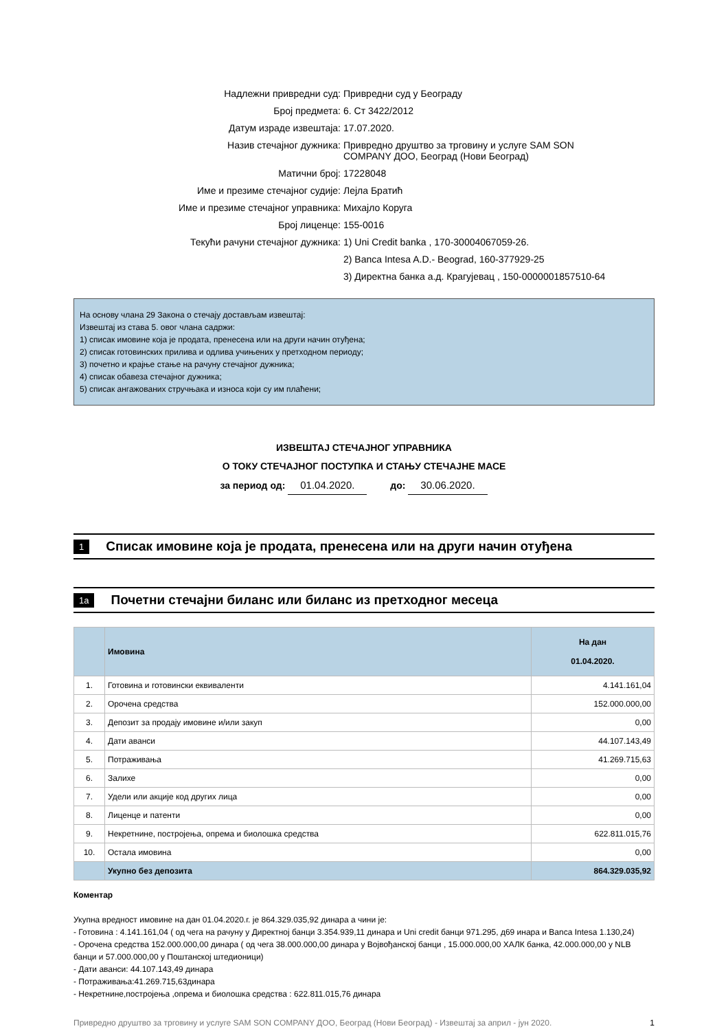Надлежни привредни суд:
Привредни суд у Београду
Број предмета:
6. Ст 3422/2012
Датум израде извештаја:
17.07.2020.
Назив стечајног дужника:
Привредно друштво за трговину и услуге SAM SON
COMPANY ДОО, Београд (Нови Београд)
Матични број:
17228048
Име и презиме стечајног судије:
Лејла Братић
Име и презиме стечајног управника:
Михајло Коруга
Број лиценце:
155-0016
Текући рачуни стечајног дужника:
1) Uni Credit banka , 170-30004067059-26.
2) Banca Intesa A.D.- Beograd, 160-377929-25
3) Директна банка а.д. Крагујевац , 150-0000001857510-64
На основу члана 29 Закона о стечају достављам извештај:
Извештај из става 5. овог члана садржи:
1) списак имовине која је продата, пренесена или на други начин отуђена;
2) списак готовинских прилива и одлива учињених у претходном периоду;
3) почетно и крајње стање на рачуну стечајног дужника;
4) списак обавеза стечајног дужника;
5) списак ангажованих стручњака и износа који су им плаћени;
ИЗВЕШТАЈ СТЕЧАЈНОГ УПРАВНИКА
О ТОКУ СТЕЧАЈНОГ ПОСТУПКА И СТАЊУ СТЕЧАЈНЕ МАСЕ
за период од: 01.04.2020. до: 30.06.2020.
1 Списак имовине која је продата, пренесена или на други начин отуђена
1a Почетни стечајни биланс или биланс из претходног месеца
| | Имовина | На дан 01.04.2020. |
| --- | --- | --- |
| 1. | Готовина и готовински еквиваленти | 4.141.161,04 |
| 2. | Орочена средства | 152.000.000,00 |
| 3. | Депозит за продају имовине и/или закуп | 0,00 |
| 4. | Дати аванси | 44.107.143,49 |
| 5. | Потраживања | 41.269.715,63 |
| 6. | Залихе | 0,00 |
| 7. | Удели или акције код других лица | 0,00 |
| 8. | Лиценце и патенти | 0,00 |
| 9. | Некретнине, постројења, опрема и биолошка средства | 622.811.015,76 |
| 10. | Остала имовина | 0,00 |
| | Укупно без депозита | 864.329.035,92 |
Коментар
Укупна вредност имовине на дан 01.04.2020.г. је 864.329.035,92 динара а чини је:
- Готовина : 4.141.161,04 ( од чега на рачуну у Директној банци 3.354.939,11 динара и Uni credit банци 971.295, д69 инара и Banca Intesa 1.130,24)
- Орочена средства 152.000.000,00 динара ( од чега 38.000.000,00 динара у Војвођанској банци , 15.000.000,00 ХАЛК банка, 42.000.000,00 у NLB банци и 57.000.000,00 у Поштанској штедионици)
- Дати аванси: 44.107.143,49 динара
- Потраживања:41.269.715,63динара
- Некретнине,постројења ,опрема и биолошка средства : 622.811.015,76 динара
Привредно друштво за трговину и услуге SAM SON COMPANY ДОО, Београд (Нови Београд) - Извештај за април - јун 2020. 1